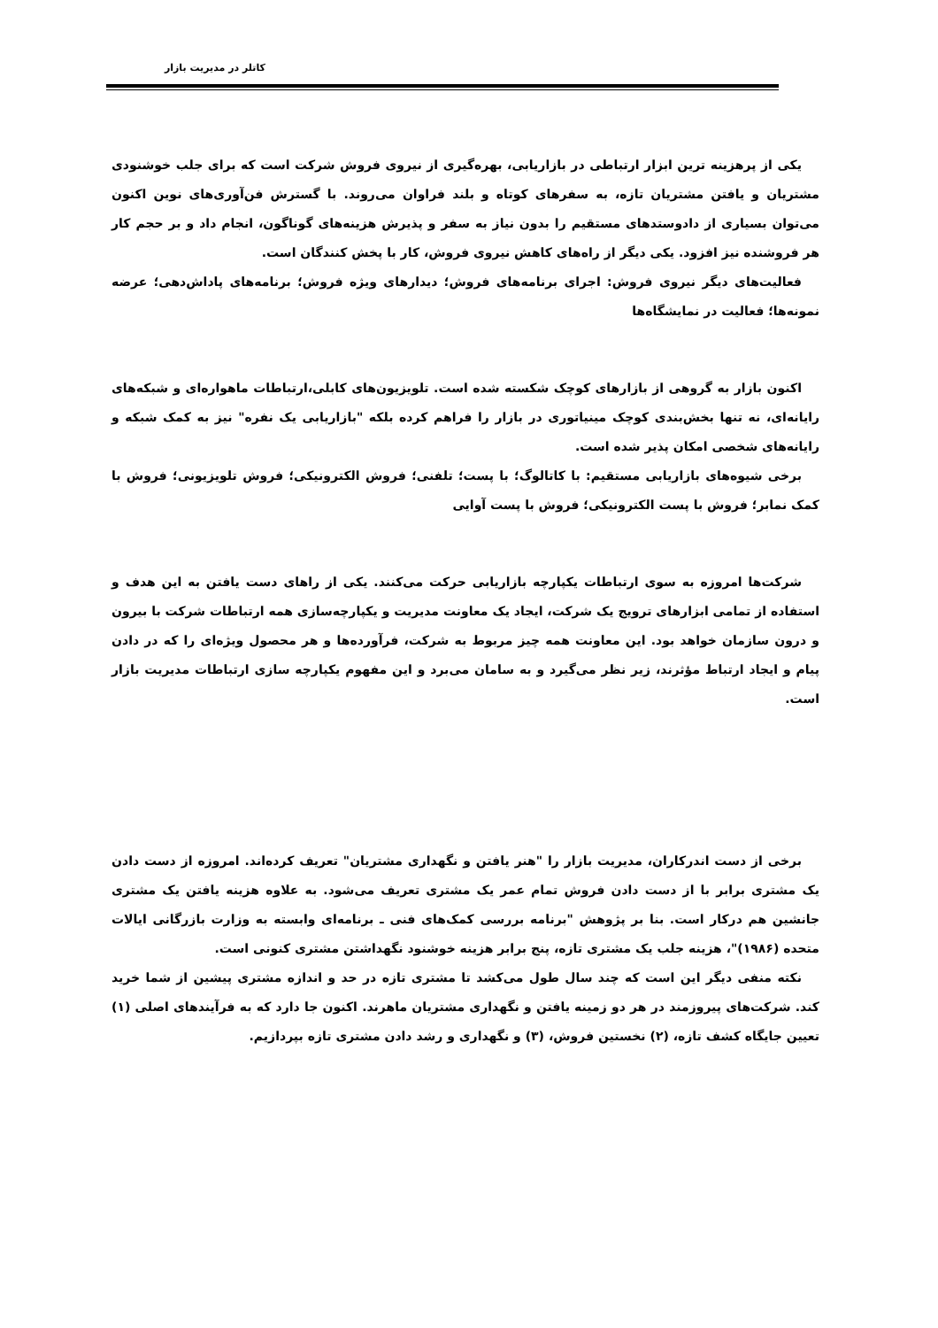کاتلر در مدیریت بازار
یکی از پرهزینه ترین ابزار ارتباطی در بازاریابی، بهره‌گیری از نیروی فروش شرکت است که برای جلب خوشنودی مشتریان و یافتن مشتریان تازه، به سفرهای کوتاه و بلند فراوان می‌روند. با گسترش فن‌آوری‌های نوین اکنون می‌توان بسیاری از دادوستدهای مستقیم را بدون نیاز به سفر و پذیرش هزینه‌های گوناگون، انجام داد و بر حجم کار هر فروشنده نیز افزود. یکی دیگر از راه‌های کاهش نیروی فروش، کار با پخش کنندگان است.
فعالیت‌های دیگر نیروی فروش: اجرای برنامه‌های فروش؛ دیدارهای ویژه فروش؛ برنامه‌های پاداش‌دهی؛ عرضه نمونه‌ها؛ فعالیت در نمایشگاه‌ها
اکنون بازار به گروهی از بازارهای کوچک شکسته شده است. تلویزیون‌های کابلی،ارتباطات ماهواره‌ای و شبکه‌های رایانه‌ای، نه تنها بخش‌بندی کوچک مینیاتوری در بازار را فراهم کرده بلکه "بازاریابی یک نفره" نیز به کمک شبکه و رایانه‌های شخصی امکان پذیر شده است.
برخی شیوه‌های بازاریابی مستقیم: با کاتالوگ؛ با پست؛ تلفنی؛ فروش الکترونیکی؛ فروش تلویزیونی؛ فروش با کمک نمابر؛ فروش با پست الکترونیکی؛ فروش با پست آوایی
شرکت‌ها امروزه به سوی ارتباطات یکپارچه بازاریابی حرکت می‌کنند. یکی از راهای دست یافتن به این هدف و استفاده از تمامی ابزارهای ترویج یک شرکت، ایجاد یک معاونت مدیریت و یکپارچه‌سازی همه ارتباطات شرکت با بیرون و درون سازمان خواهد بود. این معاونت همه چیز مربوط به شرکت، فرآورده‌ها و هر محصول ویژه‌ای را که در دادن پیام و ایجاد ارتباط مؤثرند، زیر نظر می‌گیرد و به سامان می‌برد و این مفهوم یکپارچه سازی ارتباطات مدیریت بازار است.
برخی از دست اندرکاران، مدیریت بازار را "هنر یافتن و نگهداری مشتریان" تعریف کرده‌اند. امروزه از دست دادن یک مشتری برابر با از دست دادن فروش تمام عمر یک مشتری تعریف می‌شود. به علاوه هزینه یافتن یک مشتری جانشین هم درکار است. بنا بر پژوهش "برنامه بررسی کمک‌های فنی ـ برنامه‌ای وابسته به وزارت بازرگانی ایالات متحده (۱۹۸۶)"، هزینه جلب یک مشتری تازه، پنج برابر هزینه خوشنود نگهداشتن مشتری کنونی است.
نکته منفی دیگر این است که چند سال طول می‌کشد تا مشتری تازه در حد و اندازه مشتری پیشین از شما خرید کند. شرکت‌های پیروزمند در هر دو زمینه یافتن و نگهداری مشتریان ماهرند. اکنون جا دارد که به فرآیندهای اصلی (۱) تعیین جایگاه کشف تازه، (۲) نخستین فروش، (۳) و نگهداری و رشد دادن مشتری تازه بپردازیم.